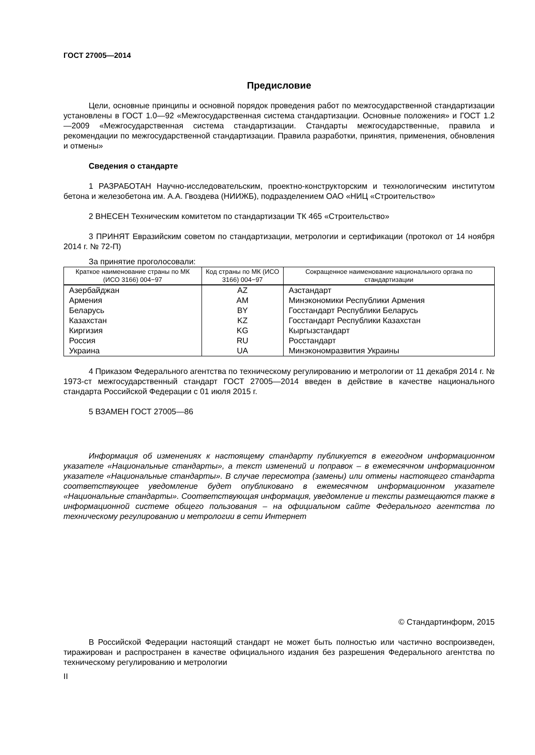ГОСТ 27005—2014
Предисловие
Цели, основные принципы и основной порядок проведения работ по межгосударственной стандартизации установлены в ГОСТ 1.0—92 «Межгосударственная система стандартизации. Основные положения» и ГОСТ 1.2—2009 «Межгосударственная система стандартизации. Стандарты межгосударственные, правила и рекомендации по межгосударственной стандартизации. Правила разработки, принятия, применения, обновления и отмены»
Сведения о стандарте
1 РАЗРАБОТАН Научно-исследовательским, проектно-конструкторским и технологическим институтом бетона и железобетона им. А.А. Гвоздева (НИИЖБ), подразделением ОАО «НИЦ «Строительство»
2 ВНЕСЕН Техническим комитетом по стандартизации ТК 465 «Строительство»
3 ПРИНЯТ Евразийским советом по стандартизации, метрологии и сертификации (протокол от 14 ноября 2014 г. № 72-П)
За принятие проголосовали:
| Краткое наименование страны по МК (ИСО 3166) 004−97 | Код страны по МК (ИСО 3166) 004−97 | Сокращенное наименование национального органа по стандартизации |
| --- | --- | --- |
| Азербайджан | AZ | Азстандарт |
| Армения | AM | Минэкономики Республики Армения |
| Беларусь | BY | Госстандарт Республики Беларусь |
| Казахстан | KZ | Госстандарт Республики Казахстан |
| Киргизия | KG | Кыргызстандарт |
| Россия | RU | Росстандарт |
| Украина | UA | Минэкономразвития Украины |
4 Приказом Федерального агентства по техническому регулированию и метрологии от 11 декабря 2014 г. № 1973-ст межгосударственный стандарт ГОСТ 27005—2014 введен в действие в качестве национального стандарта Российской Федерации с 01 июля 2015 г.
5 ВЗАМЕН ГОСТ 27005—86
Информация об изменениях к настоящему стандарту публикуется в ежегодном информационном указателе «Национальные стандарты», а текст изменений и поправок – в ежемесячном информационном указателе «Национальные стандарты». В случае пересмотра (замены) или отмены настоящего стандарта соответствующее уведомление будет опубликовано в ежемесячном информационном указателе «Национальные стандарты». Соответствующая информация, уведомление и тексты размещаются также в информационной системе общего пользования – на официальном сайте Федерального агентства по техническому регулированию и метрологии в сети Интернет
© Стандартинформ, 2015
В Российской Федерации настоящий стандарт не может быть полностью или частично воспроизведен, тиражирован и распространен в качестве официального издания без разрешения Федерального агентства по техническому регулированию и метрологии
II